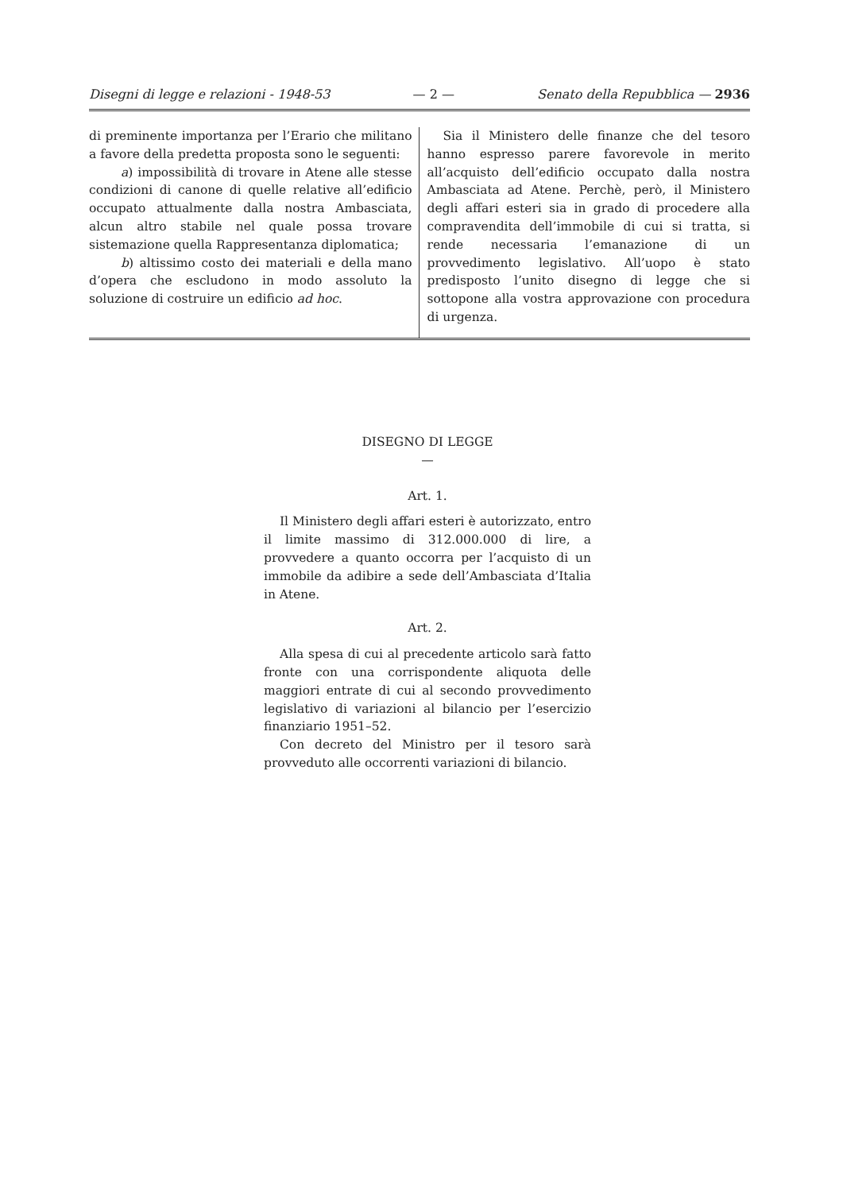Disegni di legge e relazioni - 1948-53 — 2 — Senato della Repubblica — 2936
di preminente importanza per l’Erario che militano a favore della predetta proposta sono le seguenti:
a) impossibilità di trovare in Atene alle stesse condizioni di canone di quelle relative all’edificio occupato attualmente dalla nostra Ambasciata, alcun altro stabile nel quale possa trovare sistemazione quella Rappresentanza diplomatica;
b) altissimo costo dei materiali e della mano d’opera che escludono in modo assoluto la soluzione di costruire un edificio ad hoc.
Sia il Ministero delle finanze che del tesoro hanno espresso parere favorevole in merito all’acquisto dell’edificio occupato dalla nostra Ambasciata ad Atene. Perchè, però, il Ministero degli affari esteri sia in grado di procedere alla compravendita dell’immobile di cui si tratta, si rende necessaria l’emanazione di un provvedimento legislativo. All’uopo è stato predisposto l’unito disegno di legge che si sottopone alla vostra approvazione con procedura di urgenza.
DISEGNO DI LEGGE
—
Art. 1.
Il Ministero degli affari esteri è autorizzato, entro il limite massimo di 312.000.000 di lire, a provvedere a quanto occorra per l’acquisto di un immobile da adibire a sede dell’Ambasciata d’Italia in Atene.
Art. 2.
Alla spesa di cui al precedente articolo sarà fatto fronte con una corrispondente aliquota delle maggiori entrate di cui al secondo provvedimento legislativo di variazioni al bilancio per l’esercizio finanziario 1951–52.
Con decreto del Ministro per il tesoro sarà provveduto alle occorrenti variazioni di bilancio.